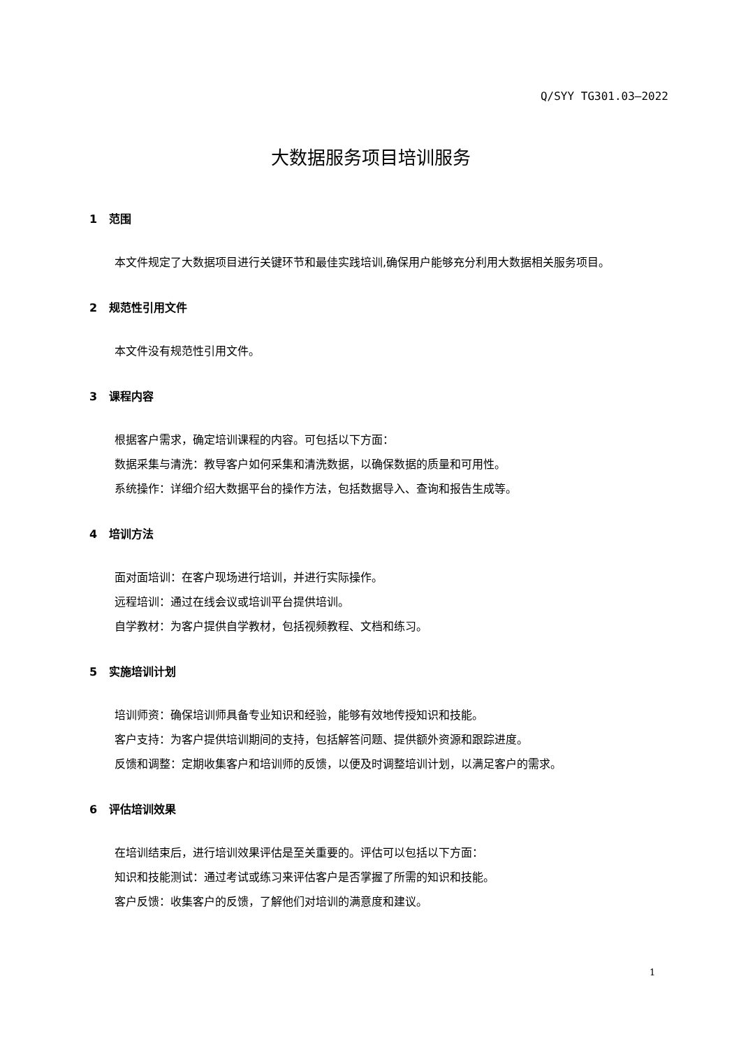Q/SYY TG301.03—2022
大数据服务项目培训服务
1 范围
本文件规定了大数据项目进行关键环节和最佳实践培训,确保用户能够充分利用大数据相关服务项目。
2 规范性引用文件
本文件没有规范性引用文件。
3 课程内容
根据客户需求，确定培训课程的内容。可包括以下方面：
数据采集与清洗：教导客户如何采集和清洗数据，以确保数据的质量和可用性。
系统操作：详细介绍大数据平台的操作方法，包括数据导入、查询和报告生成等。
4 培训方法
面对面培训：在客户现场进行培训，并进行实际操作。
远程培训：通过在线会议或培训平台提供培训。
自学教材：为客户提供自学教材，包括视频教程、文档和练习。
5 实施培训计划
培训师资：确保培训师具备专业知识和经验，能够有效地传授知识和技能。
客户支持：为客户提供培训期间的支持，包括解答问题、提供额外资源和跟踪进度。
反馈和调整：定期收集客户和培训师的反馈，以便及时调整培训计划，以满足客户的需求。
6 评估培训效果
在培训结束后，进行培训效果评估是至关重要的。评估可以包括以下方面：
知识和技能测试：通过考试或练习来评估客户是否掌握了所需的知识和技能。
客户反馈：收集客户的反馈，了解他们对培训的满意度和建议。
1